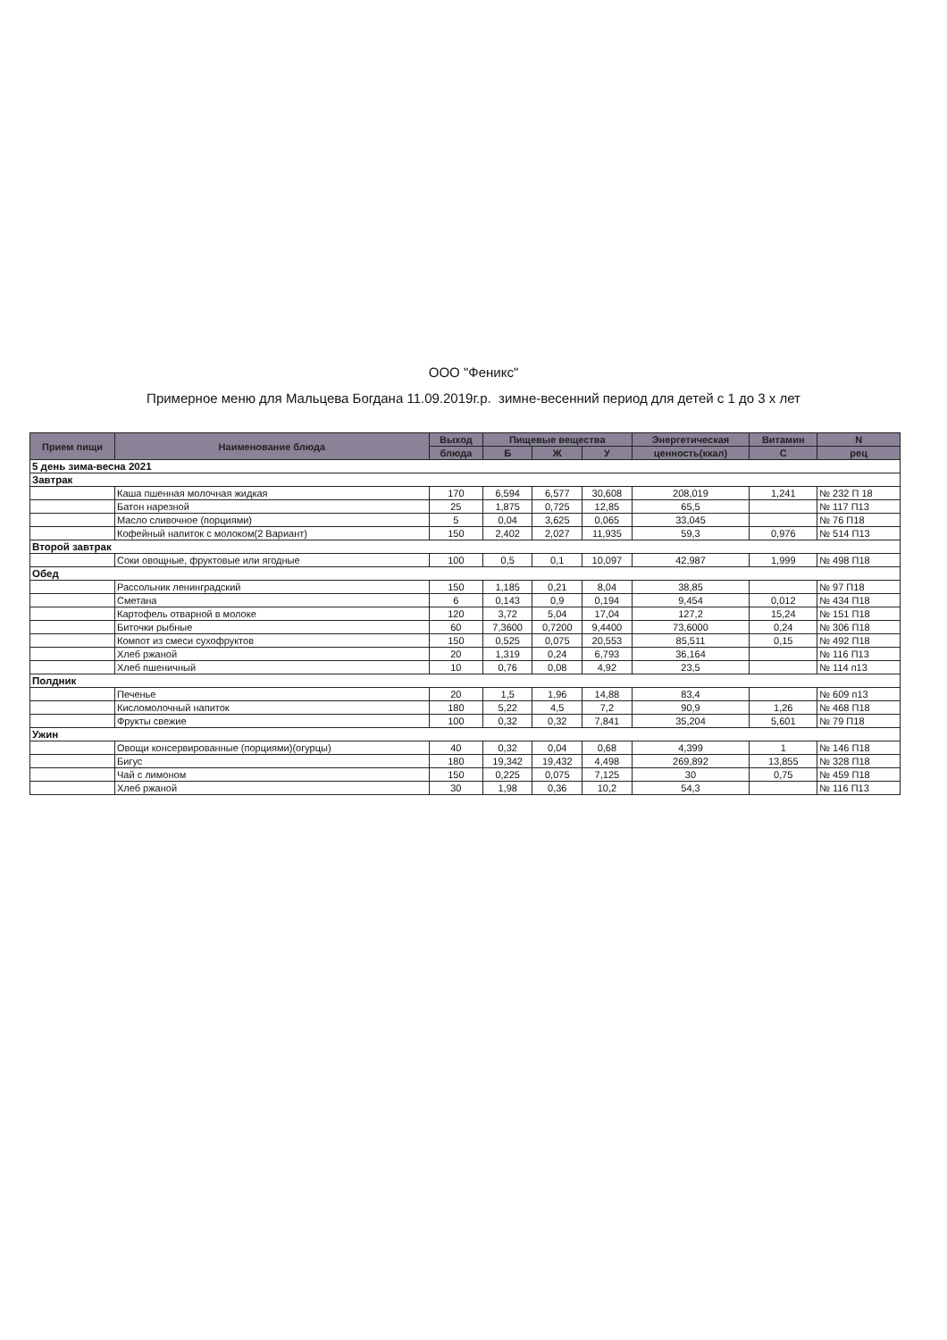ООО "Феникс"
Примерное меню для Мальцева Богдана 11.09.2019г.р. зимне-весенний период для детей с 1 до 3 х лет
| Прием пищи | Наименование блюда | Выход | Пищевые вещества | | | Энергетическая | Витамин | N |
| --- | --- | --- | --- | --- | --- | --- | --- | --- |
| | | блюда | Б | Ж | У | ценность(ккал) | С | рец |
| 5 день зима-весна 2021 | | | | | | | | |
| Завтрак | | | | | | | | |
| | Каша пшенная молочная жидкая | 170 | 6,594 | 6,577 | 30,608 | 208,019 | 1,241 | № 232 П 18 |
| | Батон нарезной | 25 | 1,875 | 0,725 | 12,85 | 65,5 | | № 117 П13 |
| | Масло сливочное (порциями) | 5 | 0,04 | 3,625 | 0,065 | 33,045 | | № 76 П18 |
| | Кофейный напиток с молоком(2 Вариант) | 150 | 2,402 | 2,027 | 11,935 | 59,3 | 0,976 | № 514 П13 |
| Второй завтрак | | | | | | | | |
| | Соки овощные, фруктовые или ягодные | 100 | 0,5 | 0,1 | 10,097 | 42,987 | 1,999 | № 498 П18 |
| Обед | | | | | | | | |
| | Рассольник ленинградский | 150 | 1,185 | 0,21 | 8,04 | 38,85 | | № 97 П18 |
| | Сметана | 6 | 0,143 | 0,9 | 0,194 | 9,454 | 0,012 | № 434 П18 |
| | Картофель отварной в молоке | 120 | 3,72 | 5,04 | 17,04 | 127,2 | 15,24 | № 151 П18 |
| | Биточки рыбные | 60 | 7,3600 | 0,7200 | 9,4400 | 73,6000 | 0,24 | № 306 П18 |
| | Компот из смеси сухофруктов | 150 | 0,525 | 0,075 | 20,553 | 85,511 | 0,15 | № 492 П18 |
| | Хлеб ржаной | 20 | 1,319 | 0,24 | 6,793 | 36,164 | | № 116 П13 |
| | Хлеб пшеничный | 10 | 0,76 | 0,08 | 4,92 | 23,5 | | № 114 п13 |
| Полдник | | | | | | | | |
| | Печенье | 20 | 1,5 | 1,96 | 14,88 | 83,4 | | № 609 п13 |
| | Кисломолочный напиток | 180 | 5,22 | 4,5 | 7,2 | 90,9 | 1,26 | № 468 П18 |
| | Фрукты свежие | 100 | 0,32 | 0,32 | 7,841 | 35,204 | 5,601 | № 79 П18 |
| Ужин | | | | | | | | |
| | Овощи консервированные (порциями)(огурцы) | 40 | 0,32 | 0,04 | 0,68 | 4,399 | 1 | № 146 П18 |
| | Бигус | 180 | 19,342 | 19,432 | 4,498 | 269,892 | 13,855 | № 328 П18 |
| | Чай с лимоном | 150 | 0,225 | 0,075 | 7,125 | 30 | 0,75 | № 459 П18 |
| | Хлеб ржаной | 30 | 1,98 | 0,36 | 10,2 | 54,3 | | № 116 П13 |